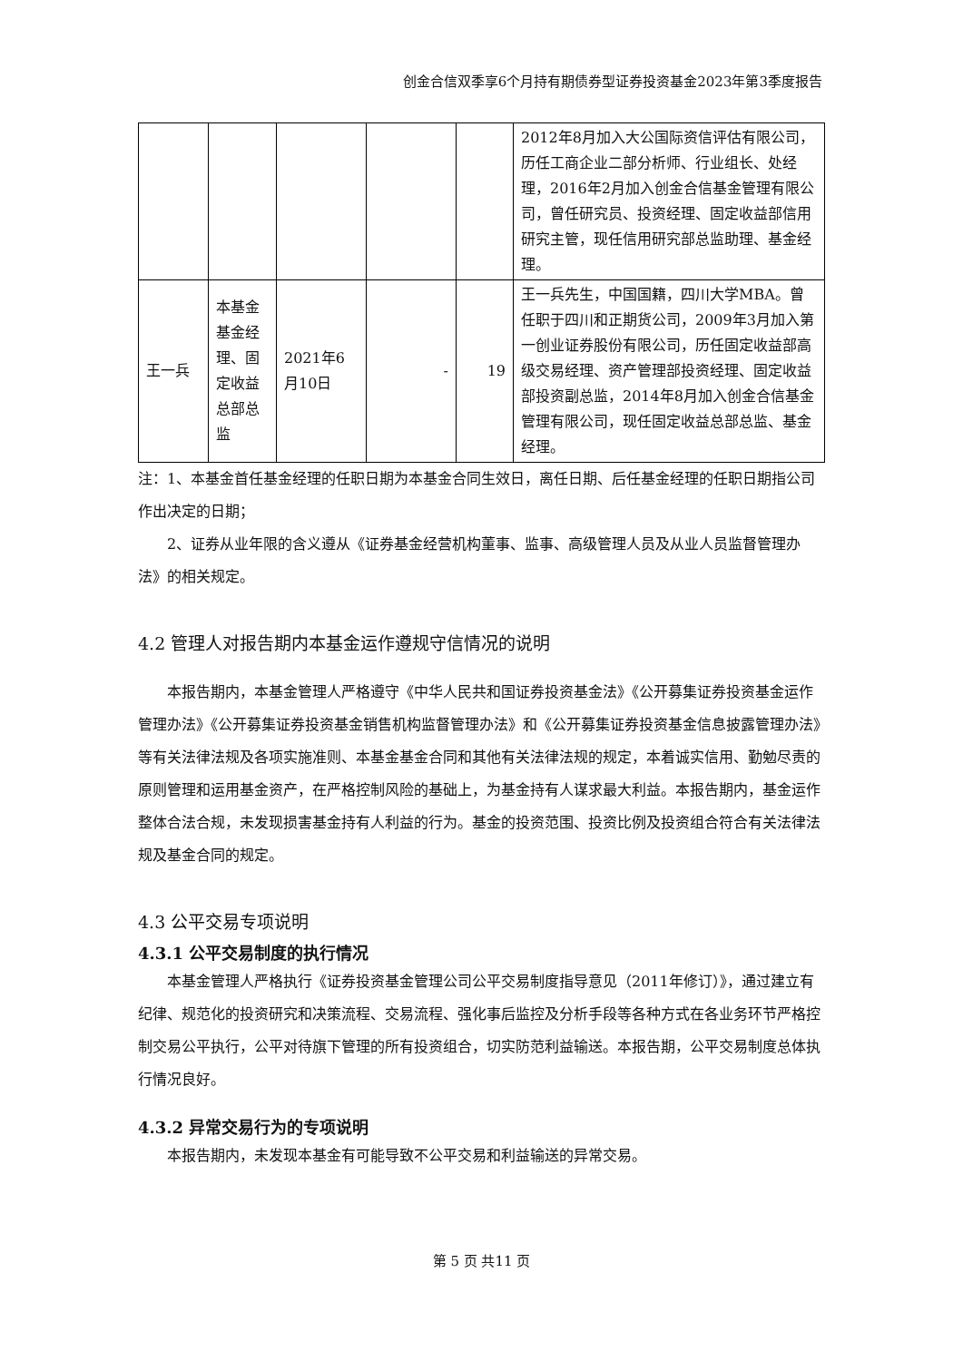创金合信双季享6个月持有期债券型证券投资基金2023年第3季度报告
| | | | | | 2012年8月加入大公国际资信评估有限公司，历任工商企业二部分析师、行业组长、处经理，2016年2月加入创金合信基金管理有限公司，曾任研究员、投资经理、固定收益部信用研究主管，现任信用研究部总监助理、基金经理。 |
| 王一兵 | 本基金基金经理、固定收益总部总监 | 2021年6月10日 | - | 19 | 王一兵先生，中国国籍，四川大学MBA。曾任职于四川和正期货公司，2009年3月加入第一创业证券股份有限公司，历任固定收益部高级交易经理、资产管理部投资经理、固定收益部投资副总监，2014年8月加入创金合信基金管理有限公司，现任固定收益总部总监、基金经理。 |
注：1、本基金首任基金经理的任职日期为本基金合同生效日，离任日期、后任基金经理的任职日期指公司作出决定的日期；
2、证券从业年限的含义遵从《证券基金经营机构董事、监事、高级管理人员及从业人员监督管理办法》的相关规定。
4.2 管理人对报告期内本基金运作遵规守信情况的说明
本报告期内，本基金管理人严格遵守《中华人民共和国证券投资基金法》《公开募集证券投资基金运作管理办法》《公开募集证券投资基金销售机构监督管理办法》和《公开募集证券投资基金信息披露管理办法》等有关法律法规及各项实施准则、本基金基金合同和其他有关法律法规的规定，本着诚实信用、勤勉尽责的原则管理和运用基金资产，在严格控制风险的基础上，为基金持有人谋求最大利益。本报告期内，基金运作整体合法合规，未发现损害基金持有人利益的行为。基金的投资范围、投资比例及投资组合符合有关法律法规及基金合同的规定。
4.3 公平交易专项说明
4.3.1 公平交易制度的执行情况
本基金管理人严格执行《证券投资基金管理公司公平交易制度指导意见（2011年修订）》，通过建立有纪律、规范化的投资研究和决策流程、交易流程、强化事后监控及分析手段等各种方式在各业务环节严格控制交易公平执行，公平对待旗下管理的所有投资组合，切实防范利益输送。本报告期，公平交易制度总体执行情况良好。
4.3.2 异常交易行为的专项说明
本报告期内，未发现本基金有可能导致不公平交易和利益输送的异常交易。
第 5 页 共11 页